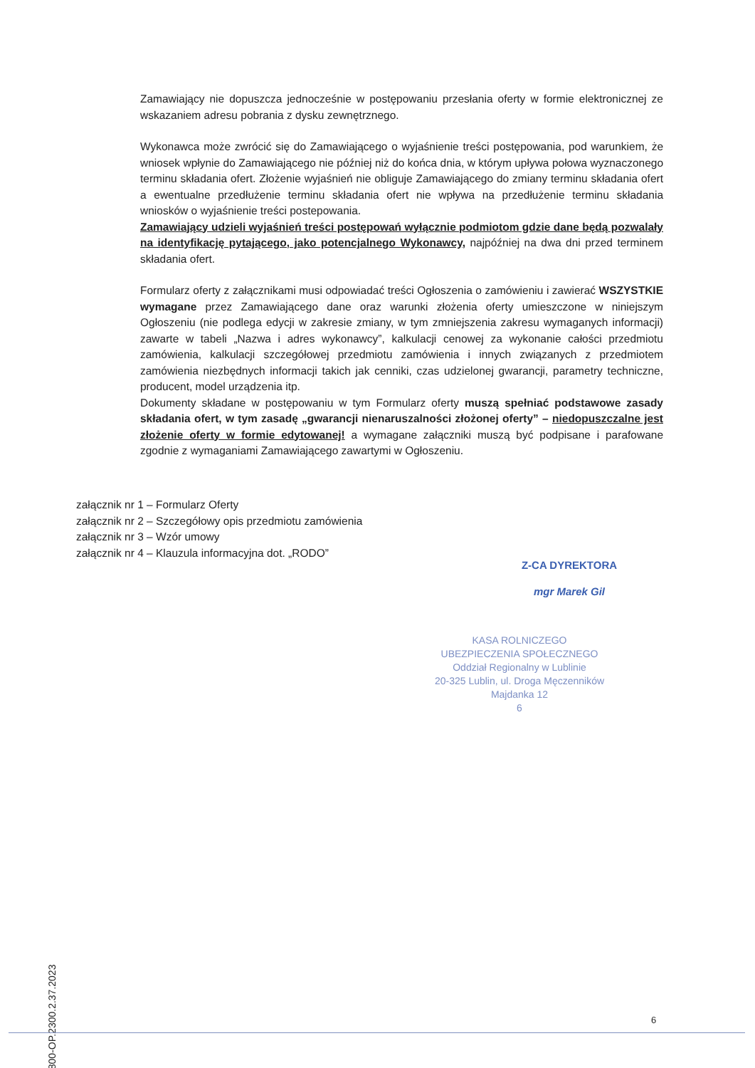Zamawiający nie dopuszcza jednocześnie w postępowaniu przesłania oferty w formie elektronicznej ze wskazaniem adresu pobrania z dysku zewnętrznego.
Wykonawca może zwrócić się do Zamawiającego o wyjaśnienie treści postępowania, pod warunkiem, że wniosek wpłynie do Zamawiającego nie później niż do końca dnia, w którym upływa połowa wyznaczonego terminu składania ofert. Złożenie wyjaśnień nie obliguje Zamawiającego do zmiany terminu składania ofert a ewentualne przedłużenie terminu składania ofert nie wpływa na przedłużenie terminu składania wniosków o wyjaśnienie treści postepowania.
Zamawiający udzieli wyjaśnień treści postępowań wyłącznie podmiotom gdzie dane będą pozwalały na identyfikację pytającego, jako potencjalnego Wykonawcy, najpóźniej na dwa dni przed terminem składania ofert.
Formularz oferty z załącznikami musi odpowiadać treści Ogłoszenia o zamówieniu i zawierać WSZYSTKIE wymagane przez Zamawiającego dane oraz warunki złożenia oferty umieszczone w niniejszym Ogłoszeniu (nie podlega edycji w zakresie zmiany, w tym zmniejszenia zakresu wymaganych informacji) zawarte w tabeli „Nazwa i adres wykonawcy”, kalkulacji cenowej za wykonanie całości przedmiotu zamówienia, kalkulacji szczegółowej przedmiotu zamówienia i innych związanych z przedmiotem zamówienia niezbędnych informacji takich jak cenniki, czas udzielonej gwarancji, parametry techniczne, producent, model urządzenia itp.
Dokumenty składane w postępowaniu w tym Formularz oferty muszą spełniać podstawowe zasady składania ofert, w tym zasadę „gwarancji nienaruszalności złożonej oferty” – niedopuszczalne jest złożenie oferty w formie edytowanej! a wymagane załączniki muszą być podpisane i parafowane zgodnie z wymaganiami Zamawiającego zawartymi w Ogłoszeniu.
załącznik nr 1 – Formularz Oferty
załącznik nr 2 – Szczegółowy opis przedmiotu zamówienia
załącznik nr 3 – Wzór umowy
załącznik nr 4 – Klauzula informacyjna dot. „RODO”
Z-CA DYREKTORA
mgr Marek Gil
KASA ROLNICZEGO
UBEZPIECZENIA SPOŁECZNEGO
Oddział Regionalny w Lublinie
20-325 Lublin, ul. Droga Męczenników Majdanka 12
6
0800-OP.2300.2.37.2023
6